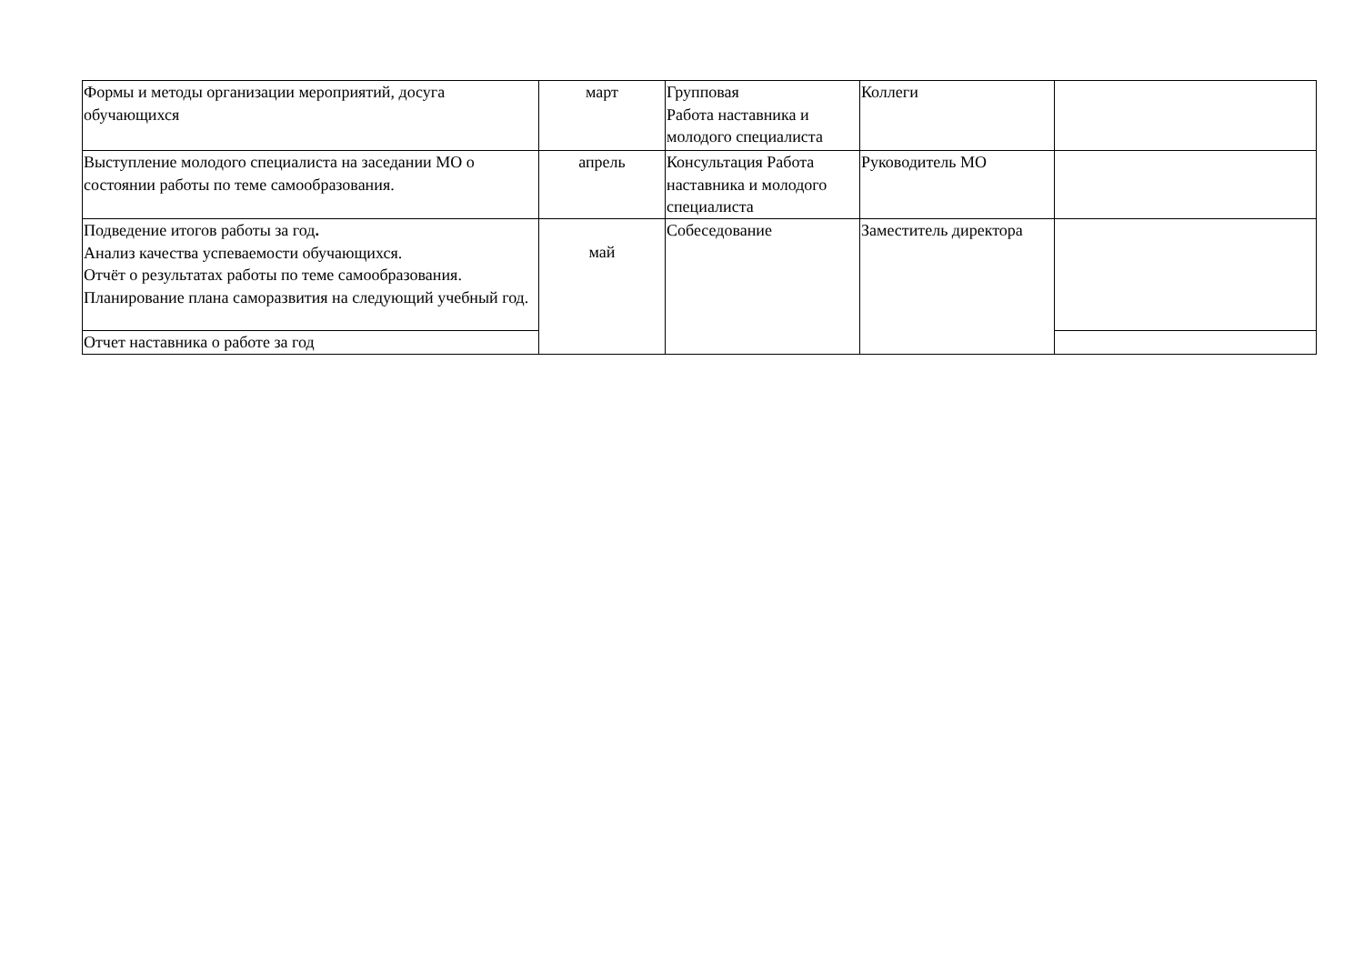| Формы и методы организации мероприятий, досуга обучающихся | март | Групповая Работа наставника и молодого специалиста | Коллеги | |
| Выступление молодого специалиста на заседании МО о состоянии работы по теме самообразования. | апрель | Консультация Работа наставника и молодого специалиста | Руководитель МО | |
| Подведение итогов работы за год . Анализ качества успеваемости обучающихся. Отчёт о результатах работы по теме самообразования. Планирование плана саморазвития на следующий учебный год. | май | Собеседование | Заместитель директора | |
| Отчет наставника о работе за год | | | | |